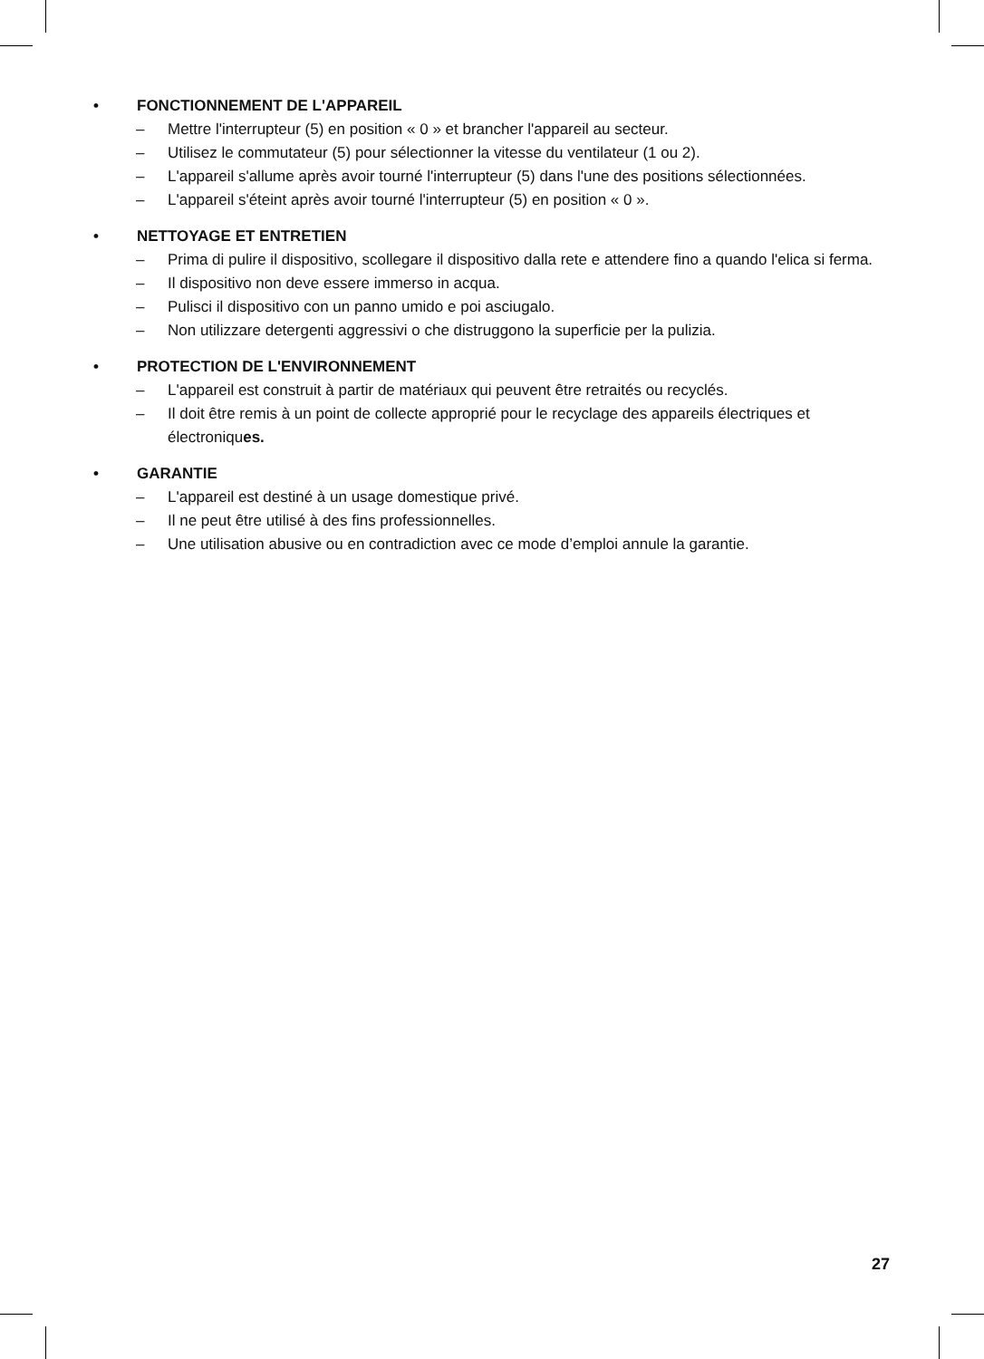• FONCTIONNEMENT DE L'APPAREIL
– Mettre l'interrupteur (5) en position « 0 » et brancher l'appareil au secteur.
– Utilisez le commutateur (5) pour sélectionner la vitesse du ventilateur (1 ou 2).
– L'appareil s'allume après avoir tourné l'interrupteur (5) dans l'une des positions sélectionnées.
– L'appareil s'éteint après avoir tourné l'interrupteur (5) en position « 0 ».
• NETTOYAGE ET ENTRETIEN
– Prima di pulire il dispositivo, scollegare il dispositivo dalla rete e attendere fino a quando l'elica si ferma.
– Il dispositivo non deve essere immerso in acqua.
– Pulisci il dispositivo con un panno umido e poi asciugalo.
– Non utilizzare detergenti aggressivi o che distruggono la superficie per la pulizia.
• PROTECTION DE L'ENVIRONNEMENT
– L'appareil est construit à partir de matériaux qui peuvent être retraités ou recyclés.
– Il doit être remis à un point de collecte approprié pour le recyclage des appareils électriques et électroniques.
• GARANTIE
– L'appareil est destiné à un usage domestique privé.
– Il ne peut être utilisé à des fins professionnelles.
– Une utilisation abusive ou en contradiction avec ce mode d’emploi annule la garantie.
27